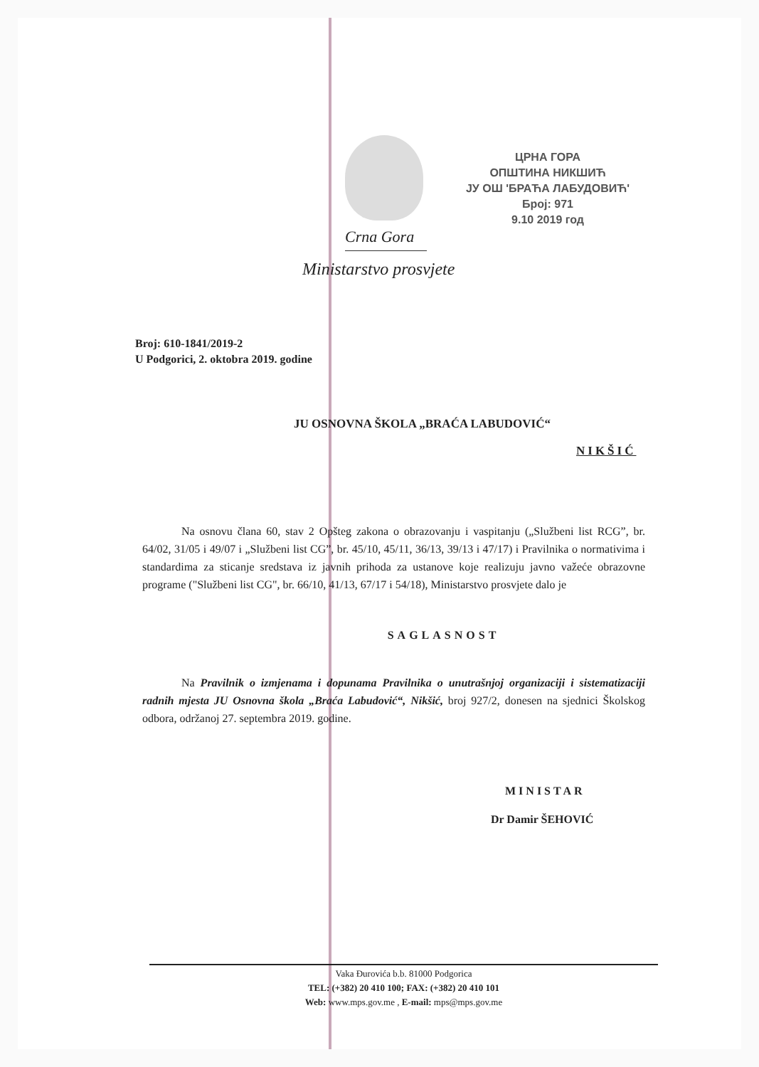ЦРНА ГОРА
ОПШТИНА НИКШИЋ
ЈУ ОШ 'БРАЋА ЛАБУДОВИЋ'
Број: 971
9.10 2019 год
Crna Gora
Ministarstvo prosvjete
Broj: 610-1841/2019-2
U Podgorici, 2. oktobra 2019. godine
JU OSNOVNA ŠKOLA „BRAĆA LABUDOVIĆ“
NIKŠIĆ
Na osnovu člana 60, stav 2 Opšteg zakona o obrazovanju i vaspitanju („Službeni list RCG”, br. 64/02, 31/05 i 49/07 i „Službeni list CG”, br. 45/10, 45/11, 36/13, 39/13 i 47/17) i Pravilnika o normativima i standardima za sticanje sredstava iz javnih prihoda za ustanove koje realizuju javno važeće obrazovne programe ("Službeni list CG", br. 66/10, 41/13, 67/17 i 54/18), Ministarstvo prosvjete dalo je
SAGLASNOST
Na Pravilnik o izmjenama i dopunama Pravilnika o unutrašnjoj organizaciji i sistematizaciji radnih mjesta JU Osnovna škola „Braća Labudović“, Nikšić, broj 927/2, donesen na sjednici Školskog odbora, održanoj 27. septembra 2019. godine.
MINISTAR
Dr Damir ŠEHOVIĆ
Vaka Đurovića b.b. 81000 Podgorica
TEL: (+382) 20 410 100; FAX: (+382) 20 410 101
Web: www.mps.gov.me , E-mail: mps@mps.gov.me